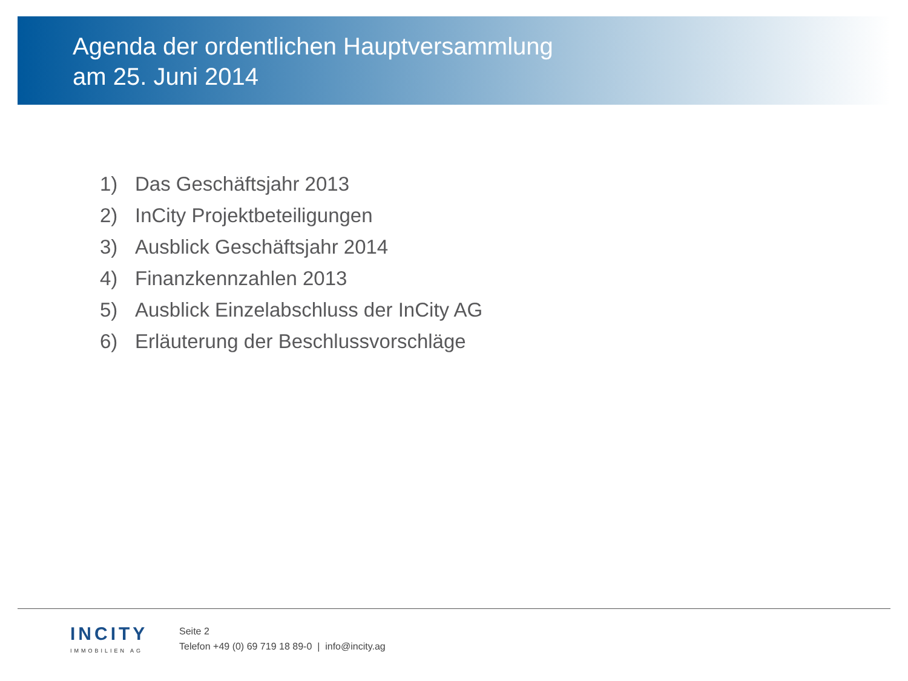Agenda der ordentlichen Hauptversammlung
am 25. Juni 2014
1) Das Geschäftsjahr 2013
2) InCity Projektbeteiligungen
3) Ausblick Geschäftsjahr 2014
4) Finanzkennzahlen 2013
5) Ausblick Einzelabschluss der InCity AG
6) Erläuterung der Beschlussvorschläge
INCITY
IMMOBILIEN AG
Seite 2
Telefon +49 (0) 69 719 18 89-0 | info@incity.ag